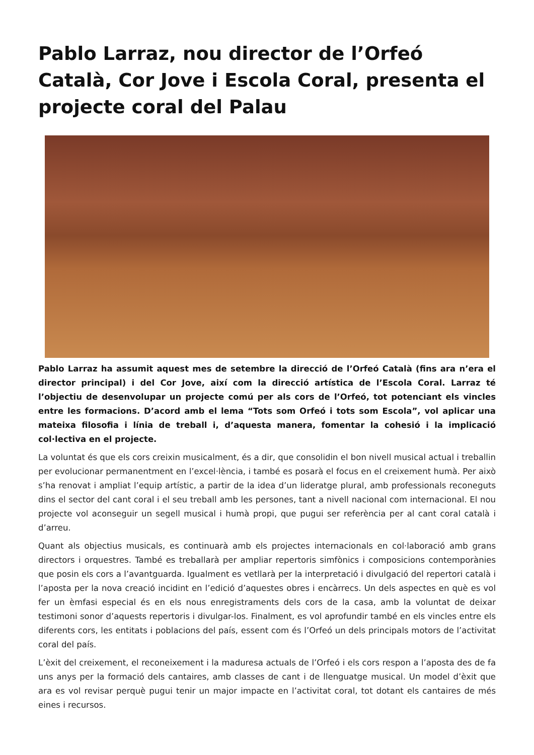Pablo Larraz, nou director de l’Orfeó Català, Cor Jove i Escola Coral, presenta el projecte coral del Palau
Pablo Larraz ha assumit aquest mes de setembre la direcció de l’Orfeó Català (fins ara n’era el director principal) i del Cor Jove, així com la direcció artística de l’Escola Coral. Larraz té l’objectiu de desenvolupar un projecte comú per als cors de l’Orfeó, tot potenciant els vincles entre les formacions. D’acord amb el lema “Tots som Orfeó i tots som Escola”, vol aplicar una mateixa filosofia i línia de treball i, d’aquesta manera, fomentar la cohesió i la implicació col·lectiva en el projecte.
La voluntat és que els cors creixin musicalment, és a dir, que consolidin el bon nivell musical actual i treballin per evolucionar permanentment en l’excel·lència, i també es posarà el focus en el creixement humà. Per això s’ha renovat i ampliat l’equip artístic, a partir de la idea d’un lideratge plural, amb professionals reconeguts dins el sector del cant coral i el seu treball amb les persones, tant a nivell nacional com internacional. El nou projecte vol aconseguir un segell musical i humà propi, que pugui ser referència per al cant coral català i d’arreu.
Quant als objectius musicals, es continuarà amb els projectes internacionals en col·laboració amb grans directors i orquestres. També es treballarà per ampliar repertoris simfònics i composicions contemporànies que posin els cors a l’avantguarda. Igualment es vetllarà per la interpretació i divulgació del repertori català i l’aposta per la nova creació incidint en l’edició d’aquestes obres i encàrrecs. Un dels aspectes en què es vol fer un èmfasi especial és en els nous enregistraments dels cors de la casa, amb la voluntat de deixar testimoni sonor d’aquests repertoris i divulgar-los. Finalment, es vol aprofundir també en els vincles entre els diferents cors, les entitats i poblacions del país, essent com és l’Orfeó un dels principals motors de l’activitat coral del país.
L’èxit del creixement, el reconeixement i la maduresa actuals de l’Orfeó i els cors respon a l’aposta des de fa uns anys per la formació dels cantaires, amb classes de cant i de llenguatge musical. Un model d’èxit que ara es vol revisar perquè pugui tenir un major impacte en l’activitat coral, tot dotant els cantaires de més eines i recursos.